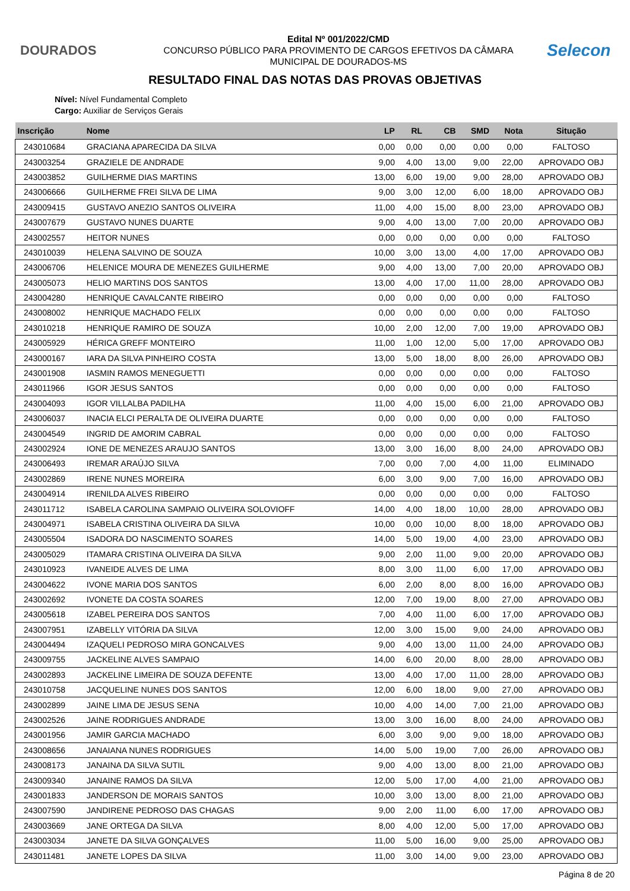DOURADOS
Edital Nº 001/2022/CMD
CONCURSO PÚBLICO PARA PROVIMENTO DE CARGOS EFETIVOS DA CÂMARA
MUNICIPAL DE DOURADOS-MS
Selecon
RESULTADO FINAL DAS NOTAS DAS PROVAS OBJETIVAS
Nível: Nível Fundamental Completo
Cargo: Auxiliar de Serviços Gerais
| Inscrição | Nome | LP | RL | CB | SMD | Nota | Situção |
| --- | --- | --- | --- | --- | --- | --- | --- |
| 243010684 | GRACIANA APARECIDA DA SILVA | 0,00 | 0,00 | 0,00 | 0,00 | 0,00 | FALTOSO |
| 243003254 | GRAZIELE DE ANDRADE | 9,00 | 4,00 | 13,00 | 9,00 | 22,00 | APROVADO OBJ |
| 243003852 | GUILHERME DIAS MARTINS | 13,00 | 6,00 | 19,00 | 9,00 | 28,00 | APROVADO OBJ |
| 243006666 | GUILHERME FREI SILVA DE LIMA | 9,00 | 3,00 | 12,00 | 6,00 | 18,00 | APROVADO OBJ |
| 243009415 | GUSTAVO ANEZIO SANTOS OLIVEIRA | 11,00 | 4,00 | 15,00 | 8,00 | 23,00 | APROVADO OBJ |
| 243007679 | GUSTAVO NUNES DUARTE | 9,00 | 4,00 | 13,00 | 7,00 | 20,00 | APROVADO OBJ |
| 243002557 | HEITOR NUNES | 0,00 | 0,00 | 0,00 | 0,00 | 0,00 | FALTOSO |
| 243010039 | HELENA SALVINO DE SOUZA | 10,00 | 3,00 | 13,00 | 4,00 | 17,00 | APROVADO OBJ |
| 243006706 | HELENICE MOURA DE MENEZES GUILHERME | 9,00 | 4,00 | 13,00 | 7,00 | 20,00 | APROVADO OBJ |
| 243005073 | HELIO MARTINS DOS SANTOS | 13,00 | 4,00 | 17,00 | 11,00 | 28,00 | APROVADO OBJ |
| 243004280 | HENRIQUE CAVALCANTE RIBEIRO | 0,00 | 0,00 | 0,00 | 0,00 | 0,00 | FALTOSO |
| 243008002 | HENRIQUE MACHADO FELIX | 0,00 | 0,00 | 0,00 | 0,00 | 0,00 | FALTOSO |
| 243010218 | HENRIQUE RAMIRO DE SOUZA | 10,00 | 2,00 | 12,00 | 7,00 | 19,00 | APROVADO OBJ |
| 243005929 | HÉRICA GREFF MONTEIRO | 11,00 | 1,00 | 12,00 | 5,00 | 17,00 | APROVADO OBJ |
| 243000167 | IARA DA SILVA PINHEIRO COSTA | 13,00 | 5,00 | 18,00 | 8,00 | 26,00 | APROVADO OBJ |
| 243001908 | IASMIN RAMOS MENEGUETTI | 0,00 | 0,00 | 0,00 | 0,00 | 0,00 | FALTOSO |
| 243011966 | IGOR JESUS SANTOS | 0,00 | 0,00 | 0,00 | 0,00 | 0,00 | FALTOSO |
| 243004093 | IGOR VILLALBA PADILHA | 11,00 | 4,00 | 15,00 | 6,00 | 21,00 | APROVADO OBJ |
| 243006037 | INACIA ELCI PERALTA DE OLIVEIRA DUARTE | 0,00 | 0,00 | 0,00 | 0,00 | 0,00 | FALTOSO |
| 243004549 | INGRID DE AMORIM CABRAL | 0,00 | 0,00 | 0,00 | 0,00 | 0,00 | FALTOSO |
| 243002924 | IONE DE MENEZES ARAUJO SANTOS | 13,00 | 3,00 | 16,00 | 8,00 | 24,00 | APROVADO OBJ |
| 243006493 | IREMAR ARAÚJO SILVA | 7,00 | 0,00 | 7,00 | 4,00 | 11,00 | ELIMINADO |
| 243002869 | IRENE NUNES MOREIRA | 6,00 | 3,00 | 9,00 | 7,00 | 16,00 | APROVADO OBJ |
| 243004914 | IRENILDA ALVES RIBEIRO | 0,00 | 0,00 | 0,00 | 0,00 | 0,00 | FALTOSO |
| 243011712 | ISABELA CAROLINA SAMPAIO OLIVEIRA SOLOVIOFF | 14,00 | 4,00 | 18,00 | 10,00 | 28,00 | APROVADO OBJ |
| 243004971 | ISABELA CRISTINA OLIVEIRA DA SILVA | 10,00 | 0,00 | 10,00 | 8,00 | 18,00 | APROVADO OBJ |
| 243005504 | ISADORA DO NASCIMENTO SOARES | 14,00 | 5,00 | 19,00 | 4,00 | 23,00 | APROVADO OBJ |
| 243005029 | ITAMARA CRISTINA OLIVEIRA DA SILVA | 9,00 | 2,00 | 11,00 | 9,00 | 20,00 | APROVADO OBJ |
| 243010923 | IVANEIDE ALVES DE LIMA | 8,00 | 3,00 | 11,00 | 6,00 | 17,00 | APROVADO OBJ |
| 243004622 | IVONE MARIA DOS SANTOS | 6,00 | 2,00 | 8,00 | 8,00 | 16,00 | APROVADO OBJ |
| 243002692 | IVONETE DA COSTA SOARES | 12,00 | 7,00 | 19,00 | 8,00 | 27,00 | APROVADO OBJ |
| 243005618 | IZABEL PEREIRA DOS SANTOS | 7,00 | 4,00 | 11,00 | 6,00 | 17,00 | APROVADO OBJ |
| 243007951 | IZABELLY VITÓRIA DA SILVA | 12,00 | 3,00 | 15,00 | 9,00 | 24,00 | APROVADO OBJ |
| 243004494 | IZAQUELI PEDROSO MIRA GONCALVES | 9,00 | 4,00 | 13,00 | 11,00 | 24,00 | APROVADO OBJ |
| 243009755 | JACKELINE ALVES SAMPAIO | 14,00 | 6,00 | 20,00 | 8,00 | 28,00 | APROVADO OBJ |
| 243002893 | JACKELINE LIMEIRA DE SOUZA DEFENTE | 13,00 | 4,00 | 17,00 | 11,00 | 28,00 | APROVADO OBJ |
| 243010758 | JACQUELINE NUNES DOS SANTOS | 12,00 | 6,00 | 18,00 | 9,00 | 27,00 | APROVADO OBJ |
| 243002899 | JAINE LIMA DE JESUS SENA | 10,00 | 4,00 | 14,00 | 7,00 | 21,00 | APROVADO OBJ |
| 243002526 | JAINE RODRIGUES ANDRADE | 13,00 | 3,00 | 16,00 | 8,00 | 24,00 | APROVADO OBJ |
| 243001956 | JAMIR GARCIA MACHADO | 6,00 | 3,00 | 9,00 | 9,00 | 18,00 | APROVADO OBJ |
| 243008656 | JANAIANA NUNES RODRIGUES | 14,00 | 5,00 | 19,00 | 7,00 | 26,00 | APROVADO OBJ |
| 243008173 | JANAINA DA SILVA SUTIL | 9,00 | 4,00 | 13,00 | 8,00 | 21,00 | APROVADO OBJ |
| 243009340 | JANAINE RAMOS DA SILVA | 12,00 | 5,00 | 17,00 | 4,00 | 21,00 | APROVADO OBJ |
| 243001833 | JANDERSON DE MORAIS SANTOS | 10,00 | 3,00 | 13,00 | 8,00 | 21,00 | APROVADO OBJ |
| 243007590 | JANDIRENE PEDROSO DAS CHAGAS | 9,00 | 2,00 | 11,00 | 6,00 | 17,00 | APROVADO OBJ |
| 243003669 | JANE ORTEGA DA SILVA | 8,00 | 4,00 | 12,00 | 5,00 | 17,00 | APROVADO OBJ |
| 243003034 | JANETE DA SILVA GONÇALVES | 11,00 | 5,00 | 16,00 | 9,00 | 25,00 | APROVADO OBJ |
| 243011481 | JANETE LOPES DA SILVA | 11,00 | 3,00 | 14,00 | 9,00 | 23,00 | APROVADO OBJ |
Página 8 de 20